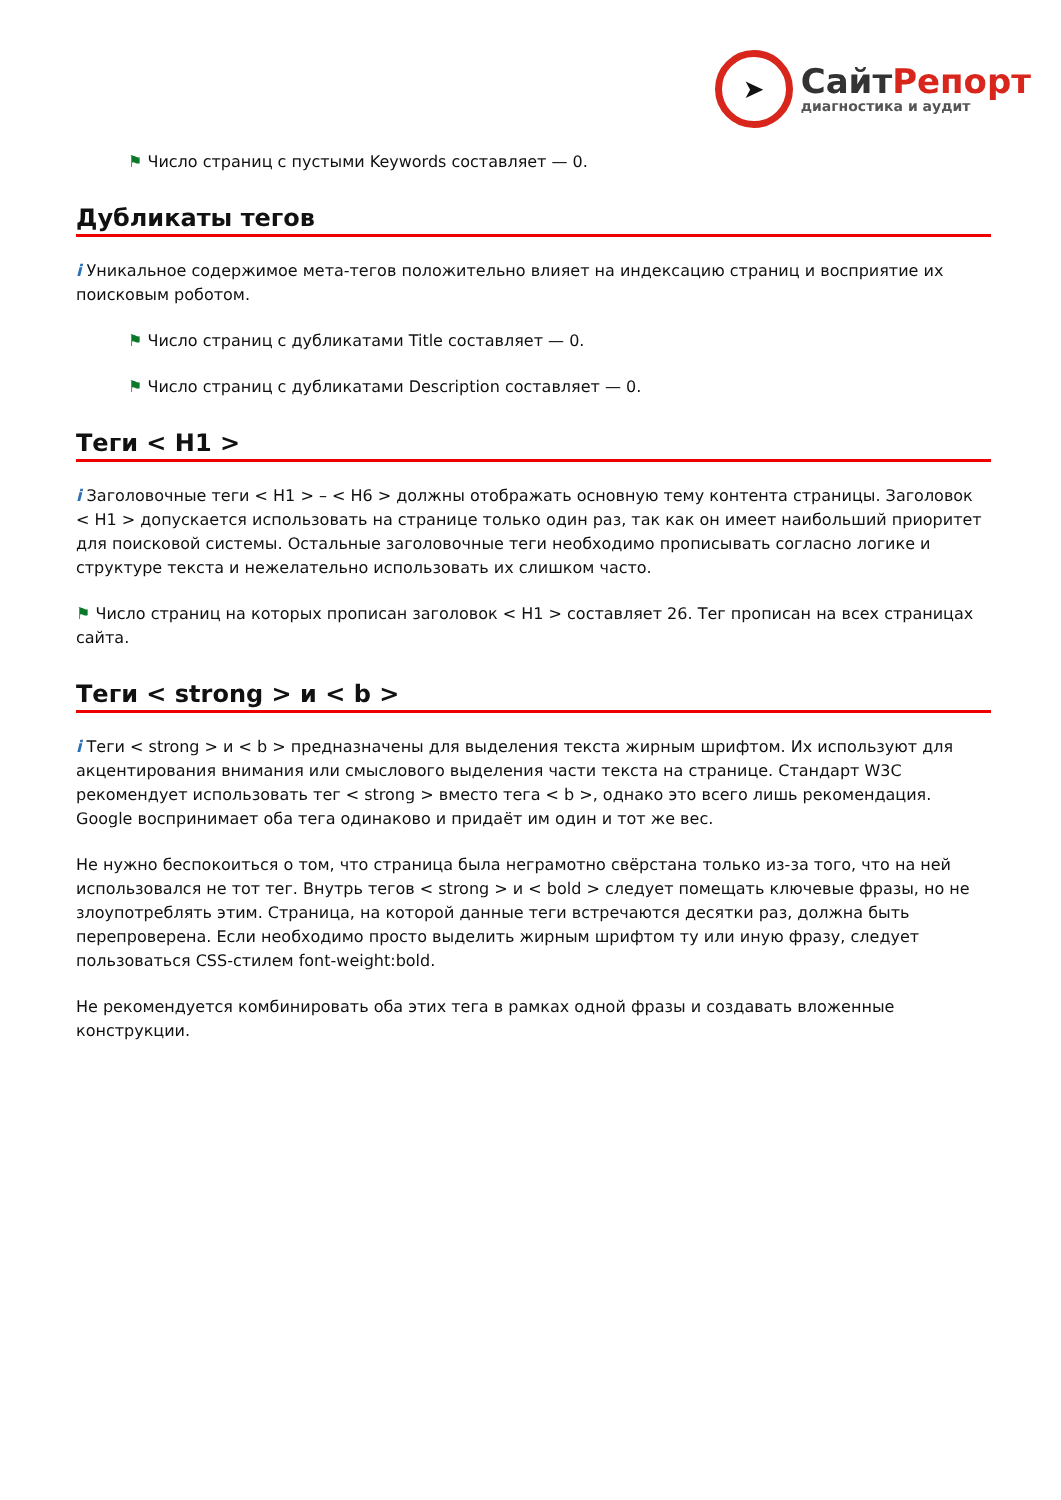➤
СайтРепорт
диагностика и аудит
⚑ Число страниц с пустыми Keywords составляет — 0.
Дубликаты тегов
i Уникальное содержимое мета-тегов положительно влияет на индексацию страниц и восприятие их поисковым роботом.
⚑ Число страниц с дубликатами Title составляет — 0.
⚑ Число страниц с дубликатами Description составляет — 0.
Теги < H1 >
i Заголовочные теги < H1 > – < H6 > должны отображать основную тему контента страницы. Заголовок < H1 > допускается использовать на странице только один раз, так как он имеет наибольший приоритет для поисковой системы. Остальные заголовочные теги необходимо прописывать согласно логике и структуре текста и нежелательно использовать их слишком часто.
⚑ Число страниц на которых прописан заголовок < H1 > составляет 26. Тег прописан на всех страницах сайта.
Теги < strong > и < b >
i Теги < strong > и < b > предназначены для выделения текста жирным шрифтом. Их используют для акцентирования внимания или смыслового выделения части текста на странице. Стандарт W3C рекомендует использовать тег < strong > вместо тега < b >, однако это всего лишь рекомендация. Google воспринимает оба тега одинаково и придаёт им один и тот же вес.
Не нужно беспокоиться о том, что страница была неграмотно свёрстана только из-за того, что на ней использовался не тот тег. Внутрь тегов < strong > и < bold > следует помещать ключевые фразы, но не злоупотреблять этим. Страница, на которой данные теги встречаются десятки раз, должна быть перепроверена. Если необходимо просто выделить жирным шрифтом ту или иную фразу, следует пользоваться CSS-стилем font-weight:bold.
Не рекомендуется комбинировать оба этих тега в рамках одной фразы и создавать вложенные конструкции.